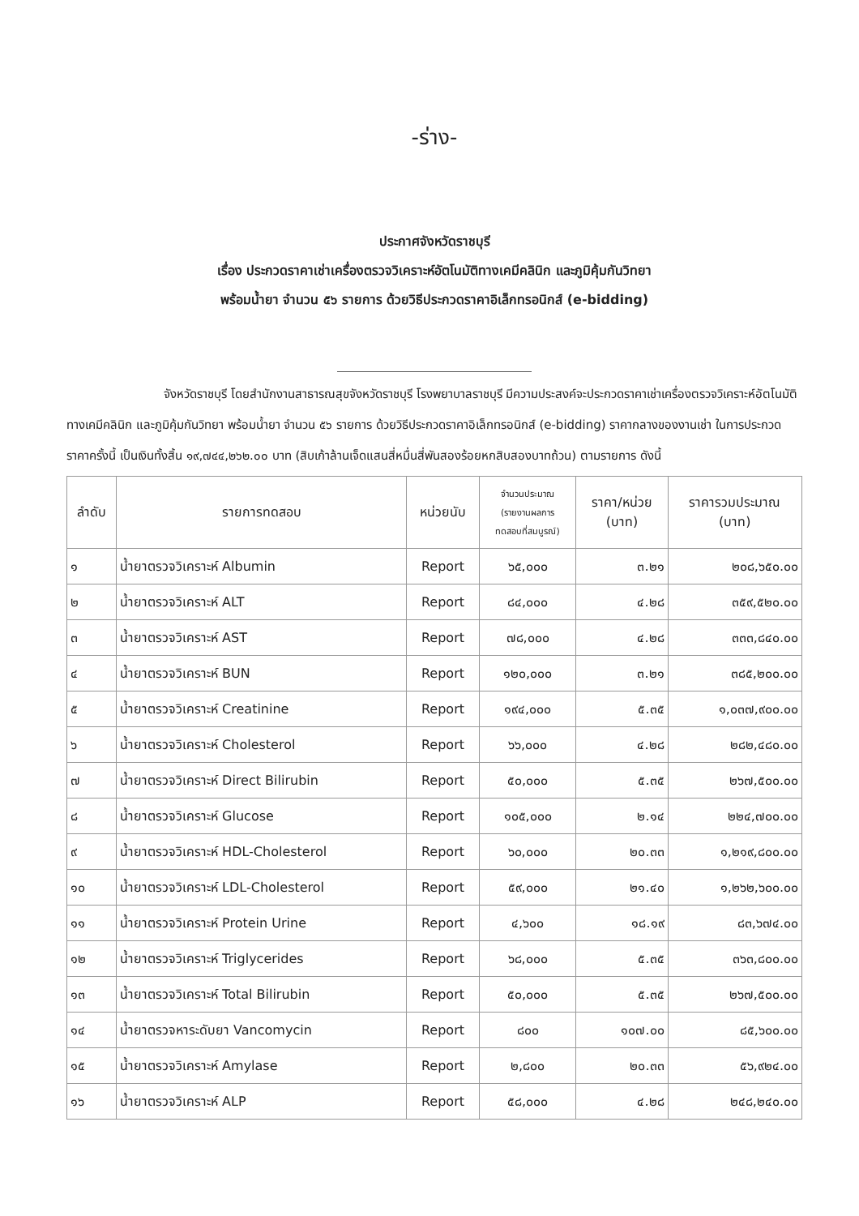-ร่าง-
ประกาศจังหวัดราชบุรี
เรื่อง ประกวดราคาเช่าเครื่องตรวจวิเคราะห์อัตโนมัติทางเคมีคลินิก และภูมิคุ้มกันวิทยา
พร้อมน้ำยา จำนวน ๕๖ รายการ ด้วยวิธีประกวดราคาอิเล็กทรอนิกส์ (e-bidding)
จังหวัดราชบุรี โดยสำนักงานสาธารณสุขจังหวัดราชบุรี โรงพยาบาลราชบุรี มีความประสงค์จะประกวดราคาเช่าเครื่องตรวจวิเคราะห์อัตโนมัติทางเคมีคลินิก และภูมิคุ้มกันวิทยา พร้อมน้ำยา จำนวน ๕๖ รายการ ด้วยวิธีประกวดราคาอิเล็กทรอนิกส์ (e-bidding) ราคากลางของงานเช่า ในการประกวดราคาครั้งนี้ เป็นเงินทั้งสิ้น ๑๙,๗๔๔,๒๖๒.๐๐ บาท (สิบเก้าล้านเจ็ดแสนสี่หมื่นสี่พันสองร้อยหกสิบสองบาทถ้วน) ตามรายการ ดังนี้
| ลำดับ | รายการทดสอบ | หน่วยนับ | จำนวนประมาณ (รายงานผลการ ทดสอบที่สมบูรณ์) | ราคา/หน่วย (บาท) | ราคารวมประมาณ (บาท) |
| --- | --- | --- | --- | --- | --- |
| ๑ | น้ำยาตรวจวิเคราะห์ Albumin | Report | ๖๕,๐๐๐ | ๓.๒๑ | ๒๐๘,๖๕๐.๐๐ |
| ๒ | น้ำยาตรวจวิเคราะห์ ALT | Report | ๘๔,๐๐๐ | ๔.๒๘ | ๓๕๙,๕๒๐.๐๐ |
| ๓ | น้ำยาตรวจวิเคราะห์ AST | Report | ๗๘,๐๐๐ | ๔.๒๘ | ๓๓๓,๘๔๐.๐๐ |
| ๔ | น้ำยาตรวจวิเคราะห์ BUN | Report | ๑๒๐,๐๐๐ | ๓.๒๑ | ๓๘๕,๒๐๐.๐๐ |
| ๕ | น้ำยาตรวจวิเคราะห์ Creatinine | Report | ๑๙๔,๐๐๐ | ๕.๓๕ | ๑,๐๓๗,๙๐๐.๐๐ |
| ๖ | น้ำยาตรวจวิเคราะห์ Cholesterol | Report | ๖๖,๐๐๐ | ๔.๒๘ | ๒๘๒,๔๘๐.๐๐ |
| ๗ | น้ำยาตรวจวิเคราะห์ Direct Bilirubin | Report | ๕๐,๐๐๐ | ๕.๓๕ | ๒๖๗,๕๐๐.๐๐ |
| ๘ | น้ำยาตรวจวิเคราะห์ Glucose | Report | ๑๐๕,๐๐๐ | ๒.๑๔ | ๒๒๔,๗๐๐.๐๐ |
| ๙ | น้ำยาตรวจวิเคราะห์ HDL-Cholesterol | Report | ๖๐,๐๐๐ | ๒๐.๓๓ | ๑,๒๑๙,๘๐๐.๐๐ |
| ๑๐ | น้ำยาตรวจวิเคราะห์ LDL-Cholesterol | Report | ๕๙,๐๐๐ | ๒๑.๔๐ | ๑,๒๖๒,๖๐๐.๐๐ |
| ๑๑ | น้ำยาตรวจวิเคราะห์ Protein Urine | Report | ๔,๖๐๐ | ๑๘.๑๙ | ๘๓,๖๗๔.๐๐ |
| ๑๒ | น้ำยาตรวจวิเคราะห์ Triglycerides | Report | ๖๘,๐๐๐ | ๕.๓๕ | ๓๖๓,๘๐๐.๐๐ |
| ๑๓ | น้ำยาตรวจวิเคราะห์ Total Bilirubin | Report | ๕๐,๐๐๐ | ๕.๓๕ | ๒๖๗,๕๐๐.๐๐ |
| ๑๔ | น้ำยาตรวจหาระดับยา Vancomycin | Report | ๘๐๐ | ๑๐๗.๐๐ | ๘๕,๖๐๐.๐๐ |
| ๑๕ | น้ำยาตรวจวิเคราะห์ Amylase | Report | ๒,๘๐๐ | ๒๐.๓๓ | ๕๖,๙๒๔.๐๐ |
| ๑๖ | น้ำยาตรวจวิเคราะห์ ALP | Report | ๕๘,๐๐๐ | ๔.๒๘ | ๒๔๘,๒๔๐.๐๐ |